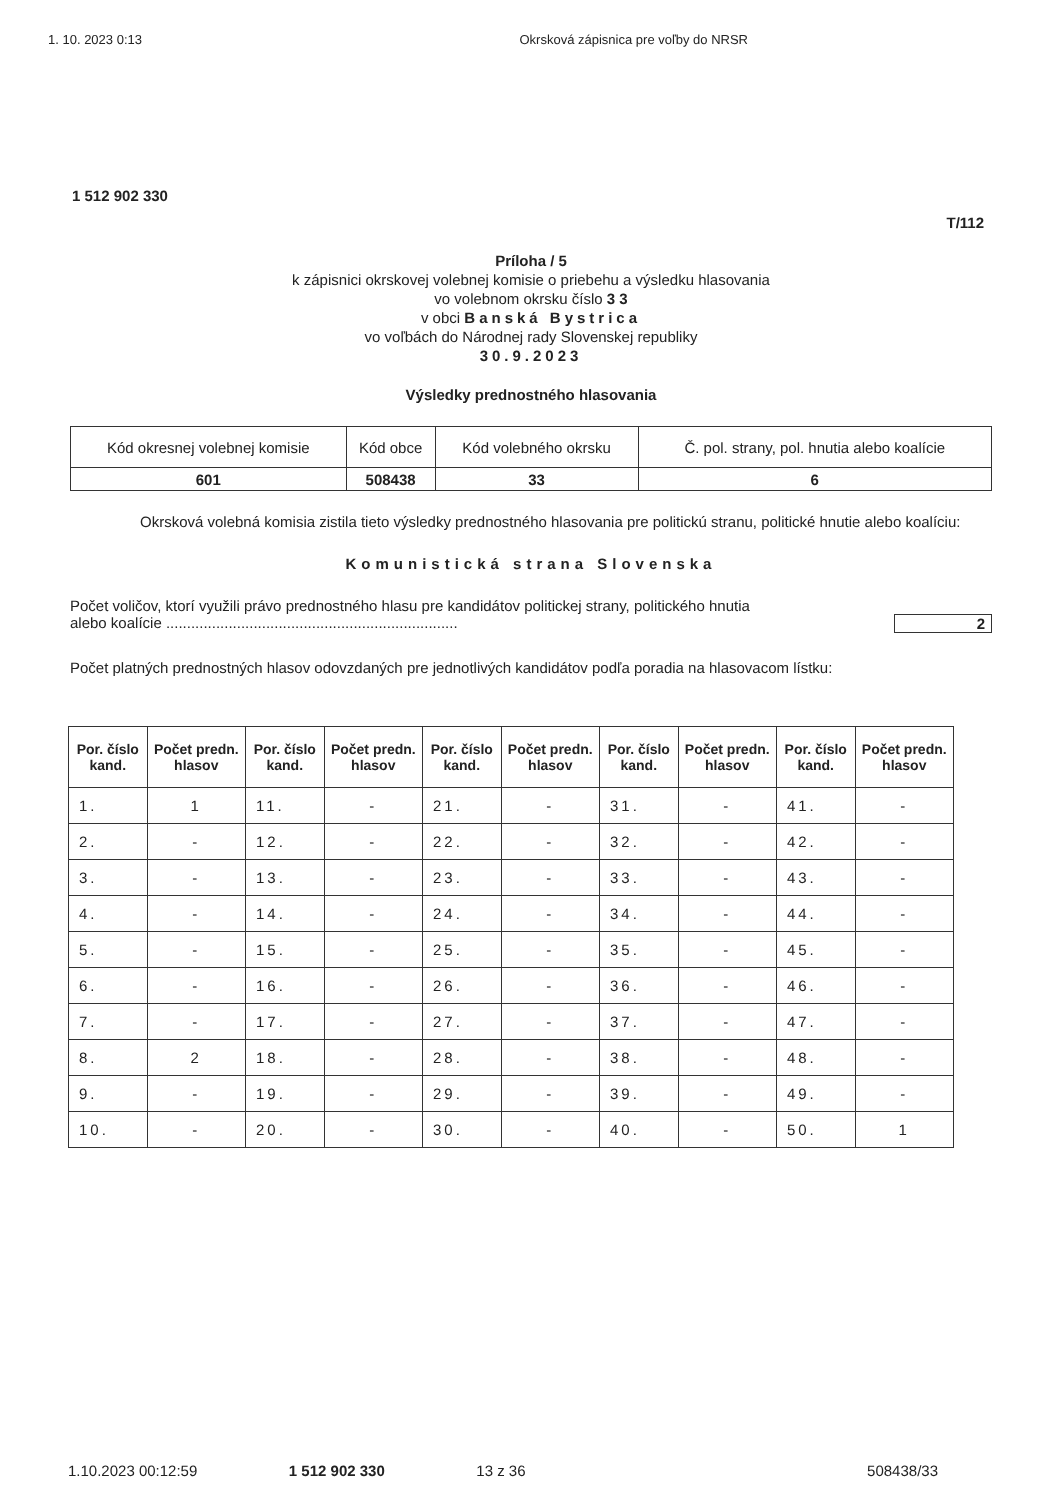1. 10. 2023 0:13 Okrsková zápisnica pre voľby do NRSR
1 512 902 330
T/112
Príloha / 5
k zápisnici okrskovej volebnej komisie o priebehu a výsledku hlasovania
vo volebnom okrsku číslo 3 3
v obci Banská Bystrica
vo voľbách do Národnej rady Slovenskej republiky
30.9.2023
Výsledky prednostného hlasovania
| Kód okresnej volebnej komisie | Kód obce | Kód volebného okrsku | Č. pol. strany, pol. hnutia alebo koalície |
| 601 | 508438 | 33 | 6 |
Okrsková volebná komisia zistila tieto výsledky prednostného hlasovania pre politickú stranu, politické hnutie alebo koalíciu:
Komunistická strana Slovenska
Počet voličov, ktorí využili právo prednostného hlasu pre kandidátov politickej strany, politického hnutia
alebo koalície ...................................................................... 2
Počet platných prednostných hlasov odovzdaných pre jednotlivých kandidátov podľa poradia na hlasovacom lístku:
| Por. číslo kand. | Počet predn. hlasov | Por. číslo kand. | Počet predn. hlasov | Por. číslo kand. | Počet predn. hlasov | Por. číslo kand. | Počet predn. hlasov | Por. číslo kand. | Počet predn. hlasov |
| --- | --- | --- | --- | --- | --- | --- | --- | --- | --- |
| 1. | 1 | 11. | - | 21. | - | 31. | - | 41. | - |
| 2. | - | 12. | - | 22. | - | 32. | - | 42. | - |
| 3. | - | 13. | - | 23. | - | 33. | - | 43. | - |
| 4. | - | 14. | - | 24. | - | 34. | - | 44. | - |
| 5. | - | 15. | - | 25. | - | 35. | - | 45. | - |
| 6. | - | 16. | - | 26. | - | 36. | - | 46. | - |
| 7. | - | 17. | - | 27. | - | 37. | - | 47. | - |
| 8. | 2 | 18. | - | 28. | - | 38. | - | 48. | - |
| 9. | - | 19. | - | 29. | - | 39. | - | 49. | - |
| 10. | - | 20. | - | 30. | - | 40. | - | 50. | 1 |
1.10.2023 00:12:59 1 512 902 330 13 z 36 508438/33